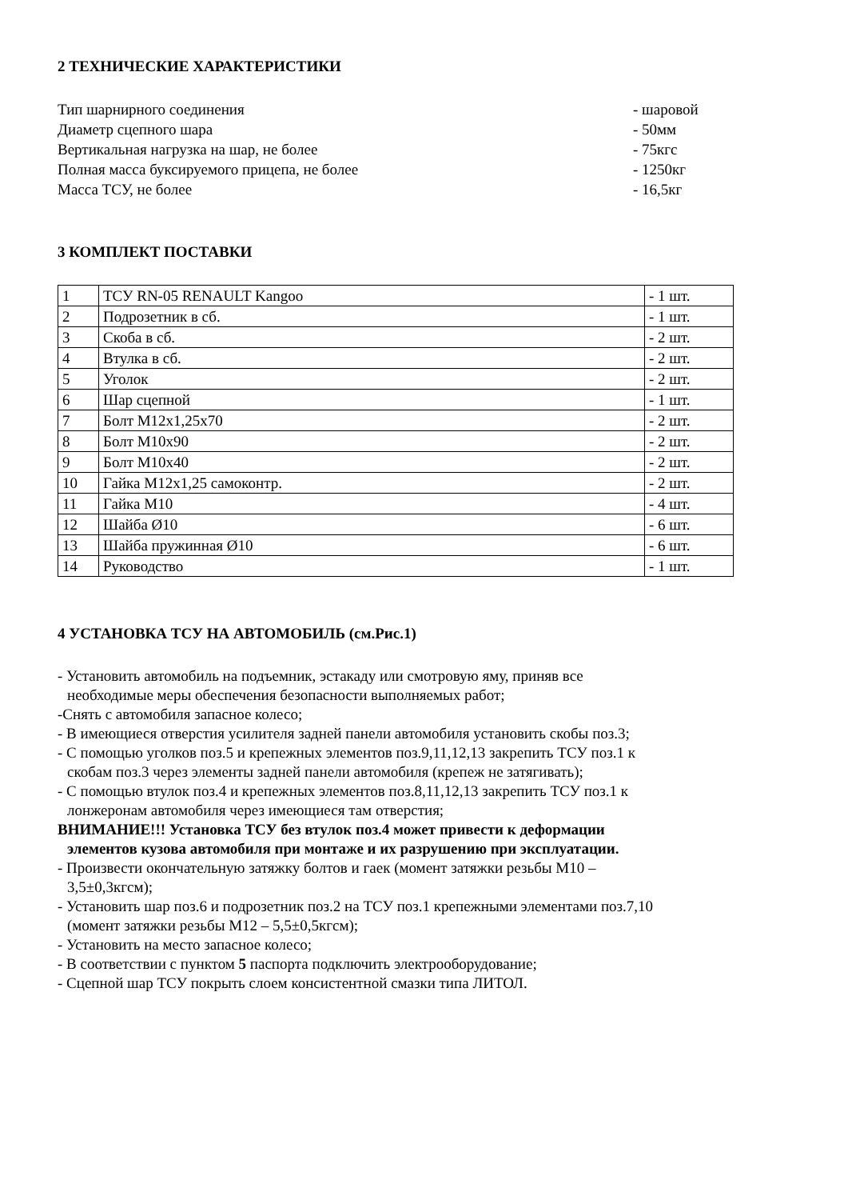2 ТЕХНИЧЕСКИЕ ХАРАКТЕРИСТИКИ
Тип шарнирного соединения - шаровой
Диаметр сцепного шара - 50мм
Вертикальная нагрузка на шар, не более - 75кгс
Полная масса буксируемого прицепа, не более - 1250кг
Масса ТСУ, не более - 16,5кг
3 КОМПЛЕКТ ПОСТАВКИ
| 1 | ТСУ RN-05 RENAULT Kangoo | - 1 шт. |
| 2 | Подрозетник в сб. | - 1 шт. |
| 3 | Скоба в сб. | - 2 шт. |
| 4 | Втулка в сб. | - 2 шт. |
| 5 | Уголок | - 2 шт. |
| 6 | Шар сцепной | - 1 шт. |
| 7 | Болт М12х1,25х70 | - 2 шт. |
| 8 | Болт М10х90 | - 2 шт. |
| 9 | Болт М10х40 | - 2 шт. |
| 10 | Гайка М12х1,25 самоконтр. | - 2 шт. |
| 11 | Гайка М10 | - 4 шт. |
| 12 | Шайба Ø10 | - 6 шт. |
| 13 | Шайба пружинная Ø10 | - 6 шт. |
| 14 | Руководство | - 1 шт. |
4 УСТАНОВКА ТСУ НА АВТОМОБИЛЬ (см.Рис.1)
- Установить автомобиль на подъемник, эстакаду или смотровую яму, приняв все
необходимые меры обеспечения безопасности выполняемых работ;
-Снять с автомобиля запасное колесо;
- В имеющиеся отверстия усилителя задней панели автомобиля установить скобы поз.3;
- С помощью уголков поз.5 и крепежных элементов поз.9,11,12,13 закрепить ТСУ поз.1 к
скобам поз.3 через элементы задней панели автомобиля (крепеж не затягивать);
- С помощью втулок поз.4 и крепежных элементов поз.8,11,12,13 закрепить ТСУ поз.1 к
лонжеронам автомобиля через имеющиеся там отверстия;
ВНИМАНИЕ!!! Установка ТСУ без втулок поз.4 может привести к деформации
элементов кузова автомобиля при монтаже и их разрушению при эксплуатации.
- Произвести окончательную затяжку болтов и гаек (момент затяжки резьбы М10 –
3,5±0,3кгсм);
- Установить шар поз.6 и подрозетник поз.2 на ТСУ поз.1 крепежными элементами поз.7,10
(момент затяжки резьбы М12 – 5,5±0,5кгсм);
- Установить на место запасное колесо;
- В соответствии с пунктом 5 паспорта подключить электрооборудование;
- Сцепной шар ТСУ покрыть слоем консистентной смазки типа ЛИТОЛ.